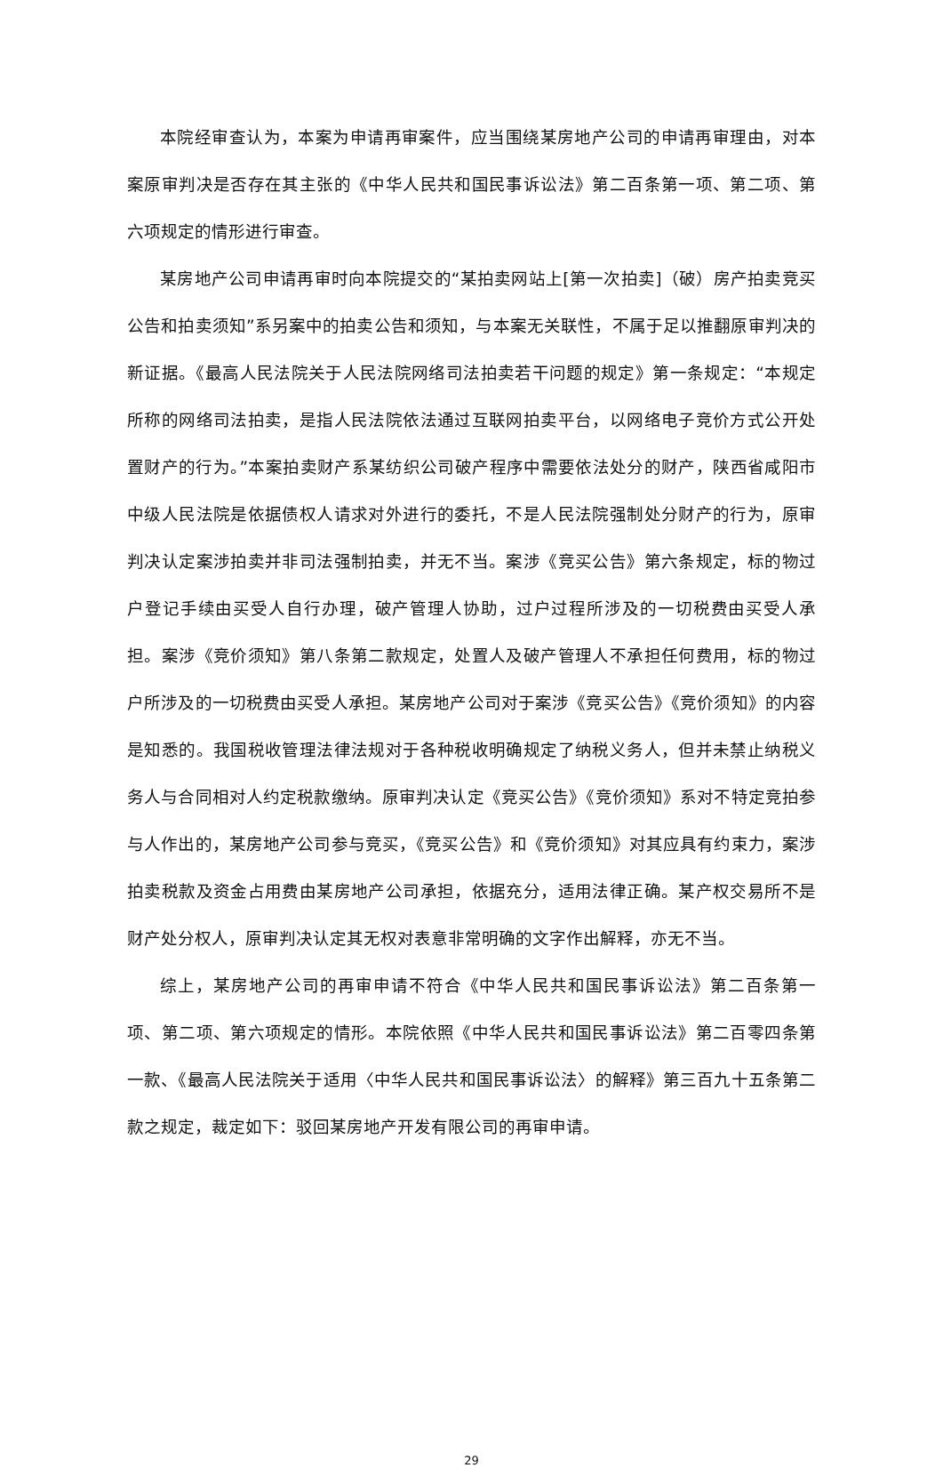本院经审查认为，本案为申请再审案件，应当围绕某房地产公司的申请再审理由，对本案原审判决是否存在其主张的《中华人民共和国民事诉讼法》第二百条第一项、第二项、第六项规定的情形进行审查。
某房地产公司申请再审时向本院提交的“某拍卖网站上[第一次拍卖]（破）房产拍卖竞买公告和拍卖须知”系另案中的拍卖公告和须知，与本案无关联性，不属于足以推翻原审判决的新证据。《最高人民法院关于人民法院网络司法拍卖若干问题的规定》第一条规定：“本规定所称的网络司法拍卖，是指人民法院依法通过互联网拍卖平台，以网络电子竞价方式公开处置财产的行为。”本案拍卖财产系某纺织公司破产程序中需要依法处分的财产，陕西省咸阳市中级人民法院是依据债权人请求对外进行的委托，不是人民法院强制处分财产的行为，原审判决认定案涉拍卖并非司法强制拍卖，并无不当。案涉《竞买公告》第六条规定，标的物过户登记手续由买受人自行办理，破产管理人协助，过户过程所涉及的一切税费由买受人承担。案涉《竞价须知》第八条第二款规定，处置人及破产管理人不承担任何费用，标的物过户所涉及的一切税费由买受人承担。某房地产公司对于案涉《竞买公告》《竞价须知》的内容是知悉的。我国税收管理法律法规对于各种税收明确规定了纳税义务人，但并未禁止纳税义务人与合同相对人约定税款缴纳。原审判决认定《竞买公告》《竞价须知》系对不特定竞拍参与人作出的，某房地产公司参与竞买，《竞买公告》和《竞价须知》对其应具有约束力，案涉拍卖税款及资金占用费由某房地产公司承担，依据充分，适用法律正确。某产权交易所不是财产处分权人，原审判决认定其无权对表意非常明确的文字作出解释，亦无不当。
综上，某房地产公司的再审申请不符合《中华人民共和国民事诉讼法》第二百条第一项、第二项、第六项规定的情形。本院依照《中华人民共和国民事诉讼法》第二百零四条第一款、《最高人民法院关于适用〈中华人民共和国民事诉讼法〉的解释》第三百九十五条第二款之规定，裁定如下：驳回某房地产开发有限公司的再审申请。
29